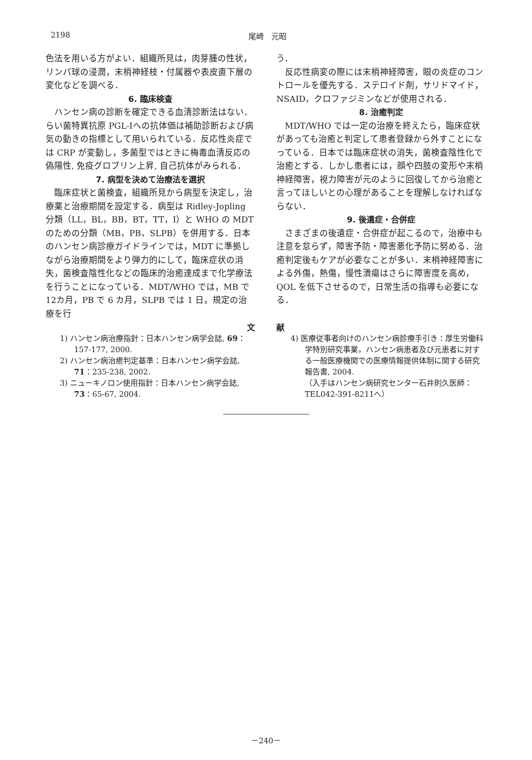2198 尾崎　元昭
色法を用いる方がよい．組織所見は，肉芽腫の性状，リンパ球の浸潤，末梢神経枝・付属器や表皮直下層の変化などを調べる．
6. 臨床検査
ハンセン病の診断を確定できる血清診断法はない．らい菌特異抗原 PGL-Ⅰへの抗体価は補助診断および病気の動きの指標として用いられている．反応性炎症では CRP が変動し，多菌型ではときに梅毒血清反応の偽陽性, 免疫グロブリン上昇, 自己抗体がみられる．
7. 病型を決めて治療法を選択
臨床症状と菌検査，組織所見から病型を決定し，治療薬と治療期間を設定する．病型は Ridley-Jopling 分類（LL，BL，BB，BT，TT，I）と WHO の MDT のための分類（MB，PB，SLPB）を併用する．日本のハンセン病診療ガイドラインでは，MDT に準拠しながら治療期間をより弾力的にして，臨床症状の消失，菌検査陰性化などの臨床的治癒達成まで化学療法を行うことになっている．MDT/WHO では，MB で12カ月，PB で 6 カ月，SLPB では 1 日，規定の治療を行
う．
反応性病変の際には末梢神経障害，眼の炎症のコントロールを優先する．ステロイド剤，サリドマイド，NSAID，クロファジミンなどが使用される．
8. 治癒判定
MDT/WHO では一定の治療を終えたら，臨床症状があっても治癒と判定して患者登録から外すことになっている．日本では臨床症状の消失，菌検査陰性化で治癒とする．しかし患者には，顔や四肢の変形や末梢神経障害，視力障害が元のように回復してから治癒と言ってほしいとの心理があることを理解しなければならない．
9. 後遺症・合併症
さまざまの後遺症・合併症が起こるので，治療中も注意を怠らず，障害予防・障害悪化予防に努める．治癒判定後もケアが必要なことが多い．末梢神経障害による外傷，熱傷，慢性潰瘍はさらに障害度を高め，QOL を低下させるので，日常生活の指導も必要になる．
文 献
1) ハンセン病治療指針：日本ハンセン病学会誌, 69：157-177, 2000.
2) ハンセン病治癒判定基準：日本ハンセン病学会誌, 71：235-238, 2002.
3) ニューキノロン使用指針：日本ハンセン病学会誌, 73：65-67, 2004.
4) 医療従事者向けのハンセン病診療手引き：厚生労働科学特別研究事業，ハンセン病患者及び元患者に対する一般医療機関での医療情報提供体制に関する研究報告書, 2004.
（入手はハンセン病研究センター石井則久医師：TEL042-391-8211へ）
－240－